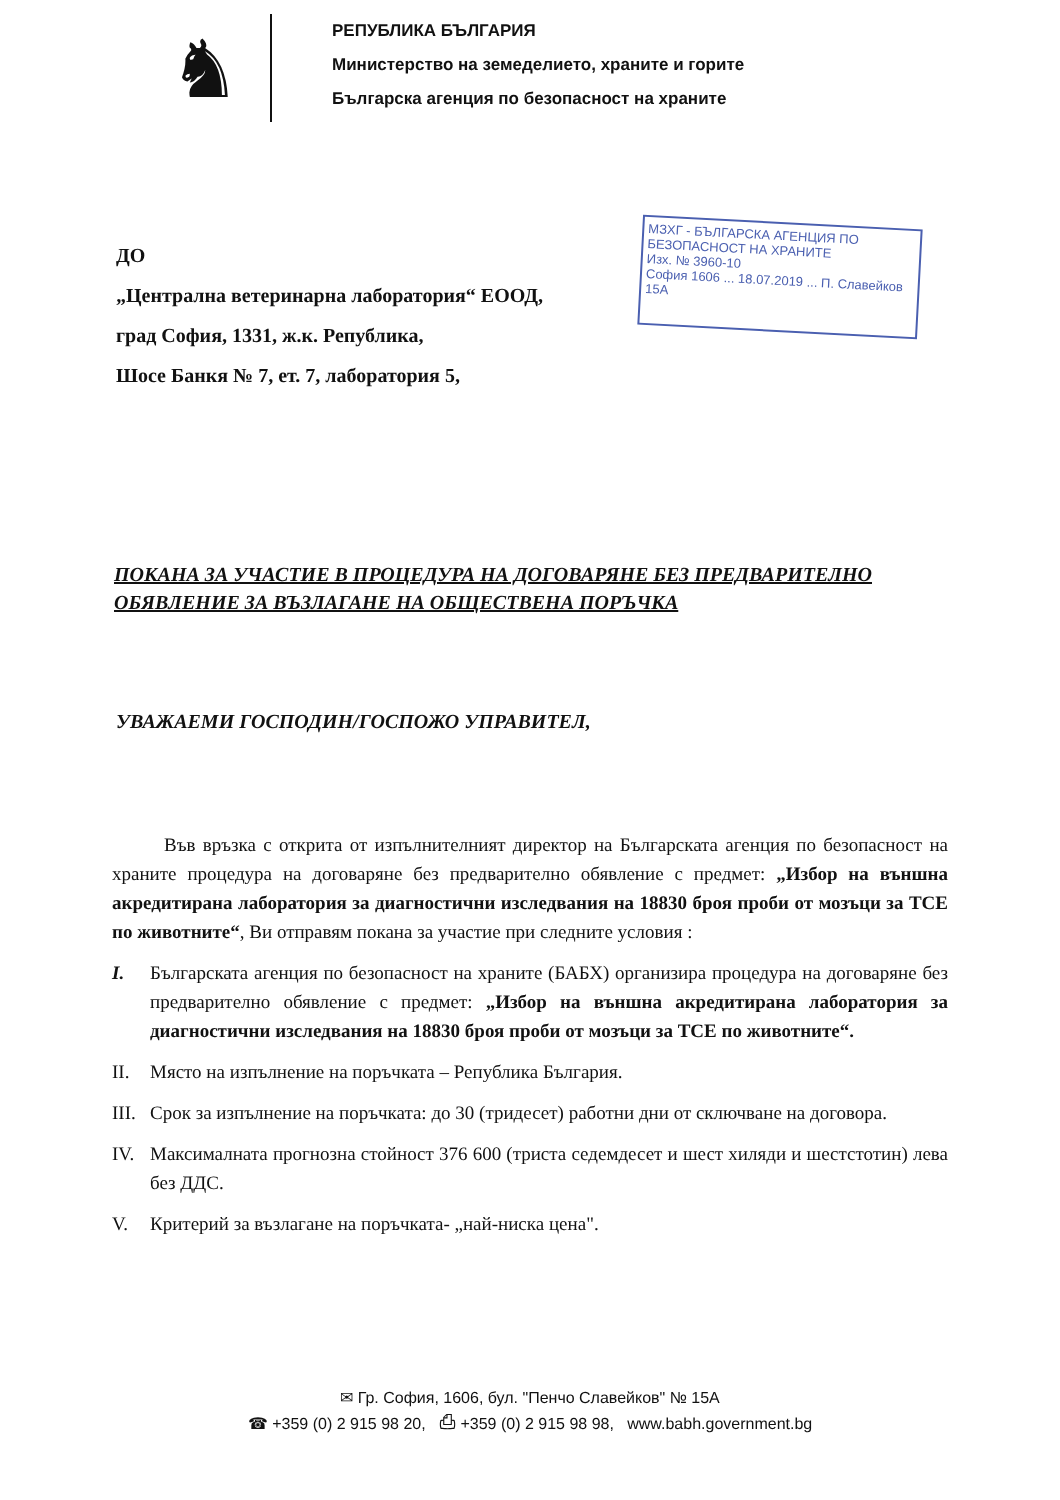♞
РЕПУБЛИКА БЪЛГАРИЯ
Министерство на земеделието, храните и горите
Българска агенция по безопасност на храните
ДО
„Централна ветеринарна лаборатория“ ЕООД,
град София, 1331, ж.к. Република,
Шосе Банкя № 7, ет. 7, лаборатория 5,
МЗХГ - БЪЛГАРСКА АГЕНЦИЯ ПО БЕЗОПАСНОСТ НА ХРАНИТЕ
Изх. № 3960-10
София 1606 ... 18.07.2019 ... П. Славейков 15А
ПОКАНА ЗА УЧАСТИЕ В ПРОЦЕДУРА НА ДОГОВАРЯНЕ БЕЗ ПРЕДВАРИТЕЛНО ОБЯВЛЕНИЕ ЗА ВЪЗЛАГАНЕ НА ОБЩЕСТВЕНА ПОРЪЧКА
УВАЖАЕМИ ГОСПОДИН/ГОСПОЖО УПРАВИТЕЛ,
Във връзка с открита от изпълнителният директор на Българската агенция по безопасност на храните процедура на договаряне без предварително обявление с предмет: „Избор на външна акредитирана лаборатория за диагностични изследвания на 18830 броя проби от мозъци за ТСЕ по животните“, Ви отправям покана за участие при следните условия :
I. Българската агенция по безопасност на храните (БАБХ) организира процедура на договаряне без предварително обявление с предмет: „Избор на външна акредитирана лаборатория за диагностични изследвания на 18830 броя проби от мозъци за ТСЕ по животните“.
II. Място на изпълнение на поръчката – Република България.
III. Срок за изпълнение на поръчката: до 30 (тридесет) работни дни от сключване на договора.
IV. Максималната прогнозна стойност 376 600 (триста седемдесет и шест хиляди и шестстотин) лева без ДДС.
V. Критерий за възлагане на поръчката- „най-ниска цена".
✉ Гр. София, 1606, бул. "Пенчо Славейков" № 15А
☎ +359 (0) 2 915 98 20, ⎙ +359 (0) 2 915 98 98, www.babh.government.bg